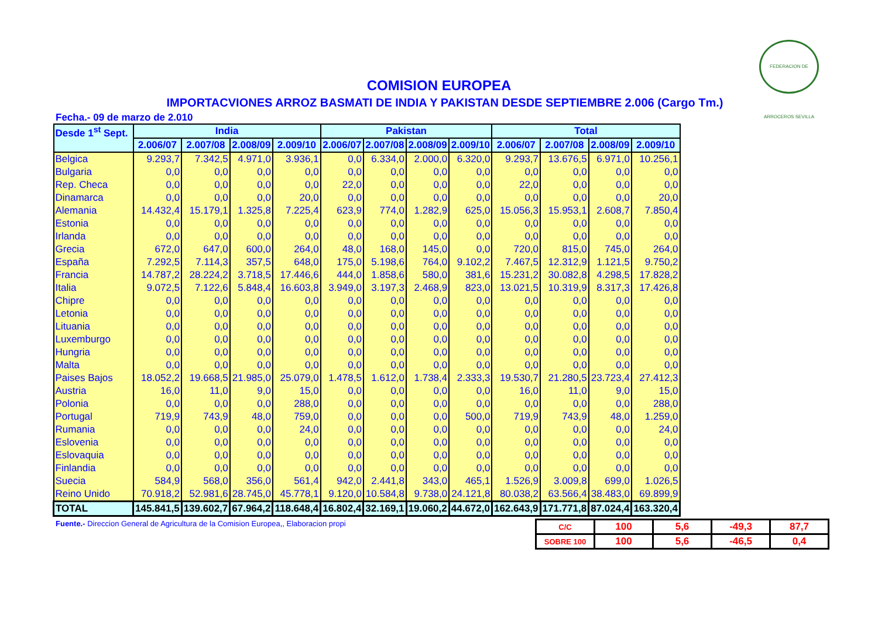FEDERACION DE ARROCEROS SEVILLA
COMISION EUROPEA
IMPORTACVIONES ARROZ BASMATI DE INDIA Y PAKISTAN DESDE SEPTIEMBRE 2.006 (Cargo Tm.)
Fecha.- 09 de marzo de 2.010
| Desde 1<sup>st</sup> Sept. | India | | | | Pakistan | | | | Total | | | |
| --- | --- | --- | --- | --- | --- | --- | --- | --- | --- | --- | --- | --- |
| | 2.006/07 | 2.007/08 | 2.008/09 | 2.009/10 | 2.006/07 | 2.007/08 | 2.008/09 | 2.009/10 | 2.006/07 | 2.007/08 | 2.008/09 | 2.009/10 |
| Belgica | 9.293,7 | 7.342,5 | 4.971,0 | 3.936,1 | 0,0 | 6.334,0 | 2.000,0 | 6.320,0 | 9.293,7 | 13.676,5 | 6.971,0 | 10.256,1 |
| Bulgaria | 0,0 | 0,0 | 0,0 | 0,0 | 0,0 | 0,0 | 0,0 | 0,0 | 0,0 | 0,0 | 0,0 | 0,0 |
| Rep. Checa | 0,0 | 0,0 | 0,0 | 0,0 | 22,0 | 0,0 | 0,0 | 0,0 | 22,0 | 0,0 | 0,0 | 0,0 |
| Dinamarca | 0,0 | 0,0 | 0,0 | 20,0 | 0,0 | 0,0 | 0,0 | 0,0 | 0,0 | 0,0 | 0,0 | 20,0 |
| Alemania | 14.432,4 | 15.179,1 | 1.325,8 | 7.225,4 | 623,9 | 774,0 | 1.282,9 | 625,0 | 15.056,3 | 15.953,1 | 2.608,7 | 7.850,4 |
| Estonia | 0,0 | 0,0 | 0,0 | 0,0 | 0,0 | 0,0 | 0,0 | 0,0 | 0,0 | 0,0 | 0,0 | 0,0 |
| Irlanda | 0,0 | 0,0 | 0,0 | 0,0 | 0,0 | 0,0 | 0,0 | 0,0 | 0,0 | 0,0 | 0,0 | 0,0 |
| Grecia | 672,0 | 647,0 | 600,0 | 264,0 | 48,0 | 168,0 | 145,0 | 0,0 | 720,0 | 815,0 | 745,0 | 264,0 |
| España | 7.292,5 | 7.114,3 | 357,5 | 648,0 | 175,0 | 5.198,6 | 764,0 | 9.102,2 | 7.467,5 | 12.312,9 | 1.121,5 | 9.750,2 |
| Francia | 14.787,2 | 28.224,2 | 3.718,5 | 17.446,6 | 444,0 | 1.858,6 | 580,0 | 381,6 | 15.231,2 | 30.082,8 | 4.298,5 | 17.828,2 |
| Italia | 9.072,5 | 7.122,6 | 5.848,4 | 16.603,8 | 3.949,0 | 3.197,3 | 2.468,9 | 823,0 | 13.021,5 | 10.319,9 | 8.317,3 | 17.426,8 |
| Chipre | 0,0 | 0,0 | 0,0 | 0,0 | 0,0 | 0,0 | 0,0 | 0,0 | 0,0 | 0,0 | 0,0 | 0,0 |
| Letonia | 0,0 | 0,0 | 0,0 | 0,0 | 0,0 | 0,0 | 0,0 | 0,0 | 0,0 | 0,0 | 0,0 | 0,0 |
| Lituania | 0,0 | 0,0 | 0,0 | 0,0 | 0,0 | 0,0 | 0,0 | 0,0 | 0,0 | 0,0 | 0,0 | 0,0 |
| Luxemburgo | 0,0 | 0,0 | 0,0 | 0,0 | 0,0 | 0,0 | 0,0 | 0,0 | 0,0 | 0,0 | 0,0 | 0,0 |
| Hungria | 0,0 | 0,0 | 0,0 | 0,0 | 0,0 | 0,0 | 0,0 | 0,0 | 0,0 | 0,0 | 0,0 | 0,0 |
| Malta | 0,0 | 0,0 | 0,0 | 0,0 | 0,0 | 0,0 | 0,0 | 0,0 | 0,0 | 0,0 | 0,0 | 0,0 |
| Paises Bajos | 18.052,2 | 19.668,5 | 21.985,0 | 25.079,0 | 1.478,5 | 1.612,0 | 1.738,4 | 2.333,3 | 19.530,7 | 21.280,5 | 23.723,4 | 27.412,3 |
| Austria | 16,0 | 11,0 | 9,0 | 15,0 | 0,0 | 0,0 | 0,0 | 0,0 | 16,0 | 11,0 | 9,0 | 15,0 |
| Polonia | 0,0 | 0,0 | 0,0 | 288,0 | 0,0 | 0,0 | 0,0 | 0,0 | 0,0 | 0,0 | 0,0 | 288,0 |
| Portugal | 719,9 | 743,9 | 48,0 | 759,0 | 0,0 | 0,0 | 0,0 | 500,0 | 719,9 | 743,9 | 48,0 | 1.259,0 |
| Rumania | 0,0 | 0,0 | 0,0 | 24,0 | 0,0 | 0,0 | 0,0 | 0,0 | 0,0 | 0,0 | 0,0 | 24,0 |
| Eslovenia | 0,0 | 0,0 | 0,0 | 0,0 | 0,0 | 0,0 | 0,0 | 0,0 | 0,0 | 0,0 | 0,0 | 0,0 |
| Eslovaquia | 0,0 | 0,0 | 0,0 | 0,0 | 0,0 | 0,0 | 0,0 | 0,0 | 0,0 | 0,0 | 0,0 | 0,0 |
| Finlandia | 0,0 | 0,0 | 0,0 | 0,0 | 0,0 | 0,0 | 0,0 | 0,0 | 0,0 | 0,0 | 0,0 | 0,0 |
| Suecia | 584,9 | 568,0 | 356,0 | 561,4 | 942,0 | 2.441,8 | 343,0 | 465,1 | 1.526,9 | 3.009,8 | 699,0 | 1.026,5 |
| Reino Unido | 70.918,2 | 52.981,6 | 28.745,0 | 45.778,1 | 9.120,0 | 10.584,8 | 9.738,0 | 24.121,8 | 80.038,2 | 63.566,4 | 38.483,0 | 69.899,9 |
| TOTAL | 145.841,5 | 139.602,7 | 67.964,2 | 118.648,4 | 16.802,4 | 32.169,1 | 19.060,2 | 44.672,0 | 162.643,9 | 171.771,8 | 87.024,4 | 163.320,4 |
Fuente.- Direccion General de Agricultura de la Comision Europea,, Elaboracion propi
| C/C | 100 | 5,6 | -49,3 | 87,7 |
| SOBRE 100 | 100 | 5,6 | -46,5 | 0,4 |